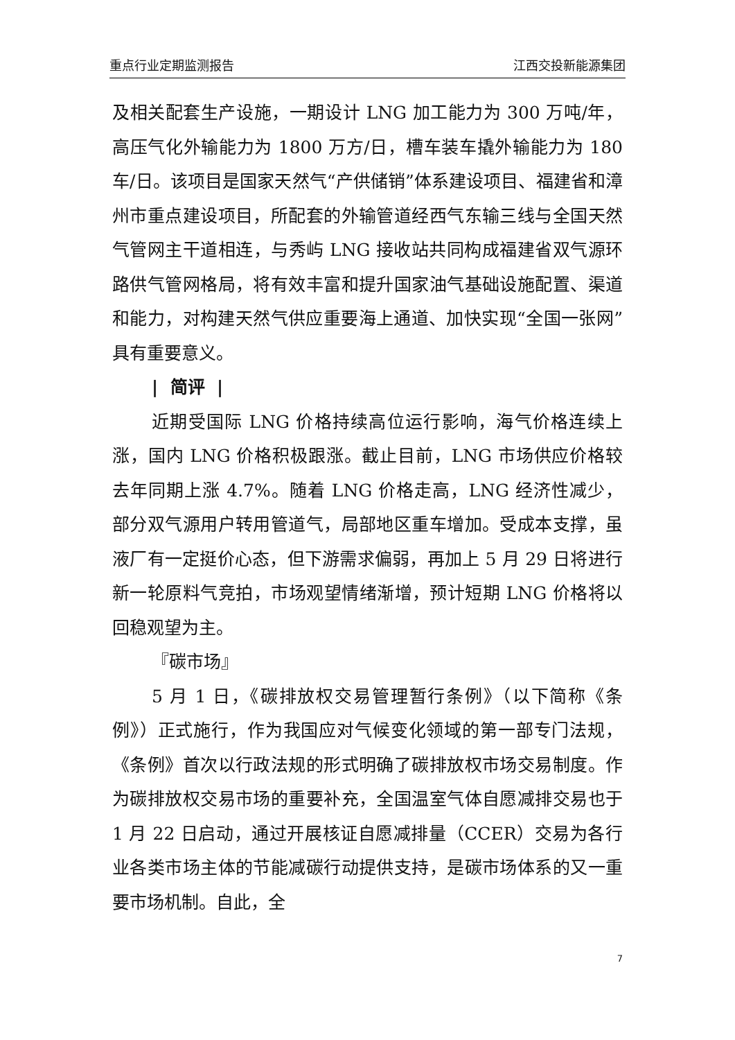重点行业定期监测报告 江西交投新能源集团
及相关配套生产设施，一期设计 LNG 加工能力为 300 万吨/年，高压气化外输能力为 1800 万方/日，槽车装车撬外输能力为 180 车/日。该项目是国家天然气“产供储销”体系建设项目、福建省和漳州市重点建设项目，所配套的外输管道经西气东输三线与全国天然气管网主干道相连，与秀屿 LNG 接收站共同构成福建省双气源环路供气管网格局，将有效丰富和提升国家油气基础设施配置、渠道和能力，对构建天然气供应重要海上通道、加快实现“全国一张网”具有重要意义。
| 简评 |
近期受国际 LNG 价格持续高位运行影响，海气价格连续上涨，国内 LNG 价格积极跟涨。截止目前，LNG 市场供应价格较去年同期上涨 4.7%。随着 LNG 价格走高，LNG 经济性减少，部分双气源用户转用管道气，局部地区重车增加。受成本支撑，虽液厂有一定挺价心态，但下游需求偏弱，再加上 5 月 29 日将进行新一轮原料气竞拍，市场观望情绪渐增，预计短期 LNG 价格将以回稳观望为主。
『碳市场』
5 月 1 日，《碳排放权交易管理暂行条例》（以下简称《条例》）正式施行，作为我国应对气候变化领域的第一部专门法规，《条例》首次以行政法规的形式明确了碳排放权市场交易制度。作为碳排放权交易市场的重要补充，全国温室气体自愿减排交易也于 1 月 22 日启动，通过开展核证自愿减排量（CCER）交易为各行业各类市场主体的节能减碳行动提供支持，是碳市场体系的又一重要市场机制。自此，全
7